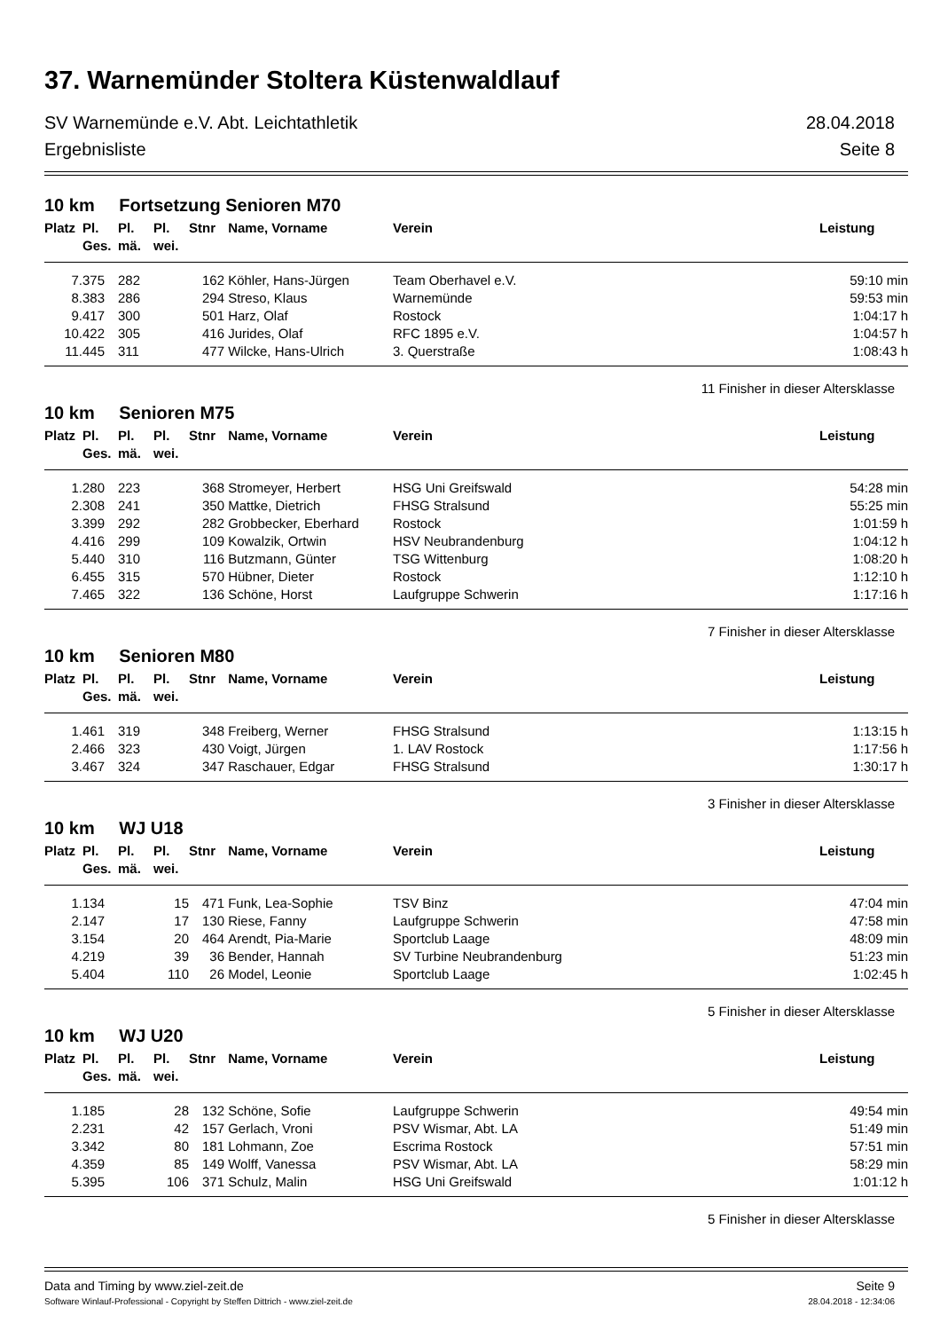37. Warnemünder Stoltera Küstenwaldlauf
SV Warnemünde e.V. Abt. Leichtathletik 28.04.2018
Ergebnisliste Seite 8
10 km Fortsetzung Senioren M70
| Platz | Pl. Ges. | Pl. mä. | Pl. wei. | Stnr | Name, Vorname | Verein | Leistung |
| --- | --- | --- | --- | --- | --- | --- | --- |
| 7. | 375 | 282 | | 162 | Köhler, Hans-Jürgen | Team Oberhavel e.V. | 59:10 min |
| 8. | 383 | 286 | | 294 | Streso, Klaus | Warnemünde | 59:53 min |
| 9. | 417 | 300 | | 501 | Harz, Olaf | Rostock | 1:04:17 h |
| 10. | 422 | 305 | | 416 | Jurides, Olaf | RFC 1895 e.V. | 1:04:57 h |
| 11. | 445 | 311 | | 477 | Wilcke, Hans-Ulrich | 3. Querstraße | 1:08:43 h |
11 Finisher in dieser Altersklasse
10 km Senioren M75
| Platz | Pl. Ges. | Pl. mä. | Pl. wei. | Stnr | Name, Vorname | Verein | Leistung |
| --- | --- | --- | --- | --- | --- | --- | --- |
| 1. | 280 | 223 | | 368 | Stromeyer, Herbert | HSG Uni Greifswald | 54:28 min |
| 2. | 308 | 241 | | 350 | Mattke, Dietrich | FHSG Stralsund | 55:25 min |
| 3. | 399 | 292 | | 282 | Grobbecker, Eberhard | Rostock | 1:01:59 h |
| 4. | 416 | 299 | | 109 | Kowalzik, Ortwin | HSV Neubrandenburg | 1:04:12 h |
| 5. | 440 | 310 | | 116 | Butzmann, Günter | TSG Wittenburg | 1:08:20 h |
| 6. | 455 | 315 | | 570 | Hübner, Dieter | Rostock | 1:12:10 h |
| 7. | 465 | 322 | | 136 | Schöne, Horst | Laufgruppe Schwerin | 1:17:16 h |
7 Finisher in dieser Altersklasse
10 km Senioren M80
| Platz | Pl. Ges. | Pl. mä. | Pl. wei. | Stnr | Name, Vorname | Verein | Leistung |
| --- | --- | --- | --- | --- | --- | --- | --- |
| 1. | 461 | 319 | | 348 | Freiberg, Werner | FHSG Stralsund | 1:13:15 h |
| 2. | 466 | 323 | | 430 | Voigt, Jürgen | 1. LAV Rostock | 1:17:56 h |
| 3. | 467 | 324 | | 347 | Raschauer, Edgar | FHSG Stralsund | 1:30:17 h |
3 Finisher in dieser Altersklasse
10 km WJ U18
| Platz | Pl. Ges. | Pl. mä. | Pl. wei. | Stnr | Name, Vorname | Verein | Leistung |
| --- | --- | --- | --- | --- | --- | --- | --- |
| 1. | 134 | | 15 | 471 | Funk, Lea-Sophie | TSV Binz | 47:04 min |
| 2. | 147 | | 17 | 130 | Riese, Fanny | Laufgruppe Schwerin | 47:58 min |
| 3. | 154 | | 20 | 464 | Arendt, Pia-Marie | Sportclub Laage | 48:09 min |
| 4. | 219 | | 39 | 36 | Bender, Hannah | SV Turbine Neubrandenburg | 51:23 min |
| 5. | 404 | | 110 | 26 | Model, Leonie | Sportclub Laage | 1:02:45 h |
5 Finisher in dieser Altersklasse
10 km WJ U20
| Platz | Pl. Ges. | Pl. mä. | Pl. wei. | Stnr | Name, Vorname | Verein | Leistung |
| --- | --- | --- | --- | --- | --- | --- | --- |
| 1. | 185 | | 28 | 132 | Schöne, Sofie | Laufgruppe Schwerin | 49:54 min |
| 2. | 231 | | 42 | 157 | Gerlach, Vroni | PSV Wismar, Abt. LA | 51:49 min |
| 3. | 342 | | 80 | 181 | Lohmann, Zoe | Escrima Rostock | 57:51 min |
| 4. | 359 | | 85 | 149 | Wolff, Vanessa | PSV Wismar, Abt. LA | 58:29 min |
| 5. | 395 | | 106 | 371 | Schulz, Malin | HSG Uni Greifswald | 1:01:12 h |
5 Finisher in dieser Altersklasse
Data and Timing by www.ziel-zeit.de Seite 9
Software Winlauf-Professional - Copyright by Steffen Dittrich - www.ziel-zeit.de 28.04.2018 - 12:34:06